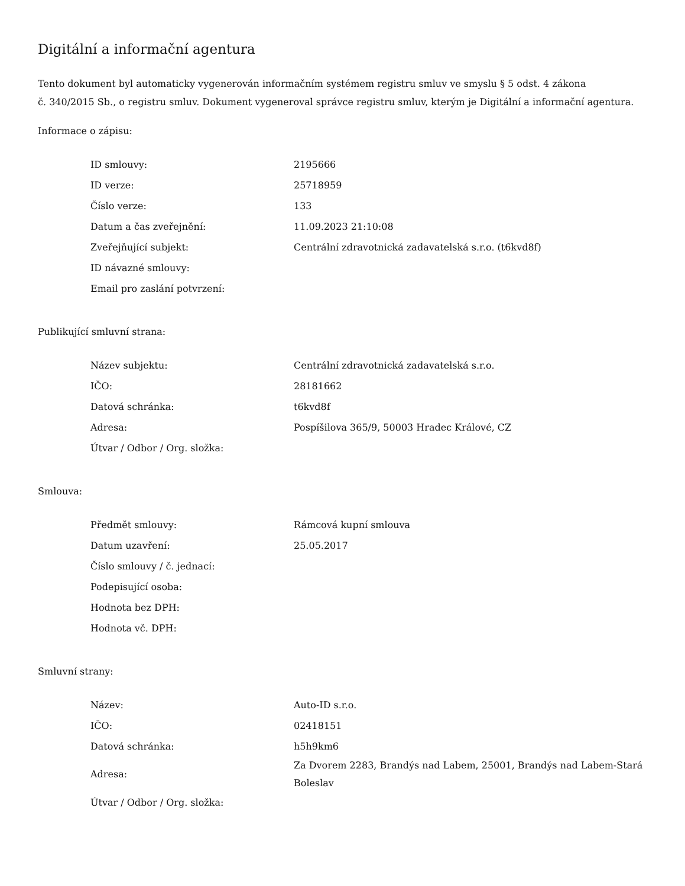Digitální a informační agentura
Tento dokument byl automaticky vygenerován informačním systémem registru smluv ve smyslu § 5 odst. 4 zákona
č. 340/2015 Sb., o registru smluv. Dokument vygeneroval správce registru smluv, kterým je Digitální a informační agentura.
Informace o zápisu:
| ID smlouvy: | 2195666 |
| ID verze: | 25718959 |
| Číslo verze: | 133 |
| Datum a čas zveřejnění: | 11.09.2023 21:10:08 |
| Zveřejňující subjekt: | Centrální zdravotnická zadavatelská s.r.o. (t6kvd8f) |
| ID návazné smlouvy: | |
| Email pro zaslání potvrzení: | |
Publikující smluvní strana:
| Název subjektu: | Centrální zdravotnická zadavatelská s.r.o. |
| IČO: | 28181662 |
| Datová schránka: | t6kvd8f |
| Adresa: | Pospíšilova 365/9, 50003 Hradec Králové, CZ |
| Útvar / Odbor / Org. složka: | |
Smlouva:
| Předmět smlouvy: | Rámcová kupní smlouva |
| Datum uzavření: | 25.05.2017 |
| Číslo smlouvy / č. jednací: | |
| Podepisující osoba: | |
| Hodnota bez DPH: | |
| Hodnota vč. DPH: | |
Smluvní strany:
| Název: | Auto-ID s.r.o. |
| IČO: | 02418151 |
| Datová schránka: | h5h9km6 |
| Adresa: | Za Dvorem 2283, Brandýs nad Labem, 25001, Brandýs nad Labem-Stará Boleslav |
| Útvar / Odbor / Org. složka: | |